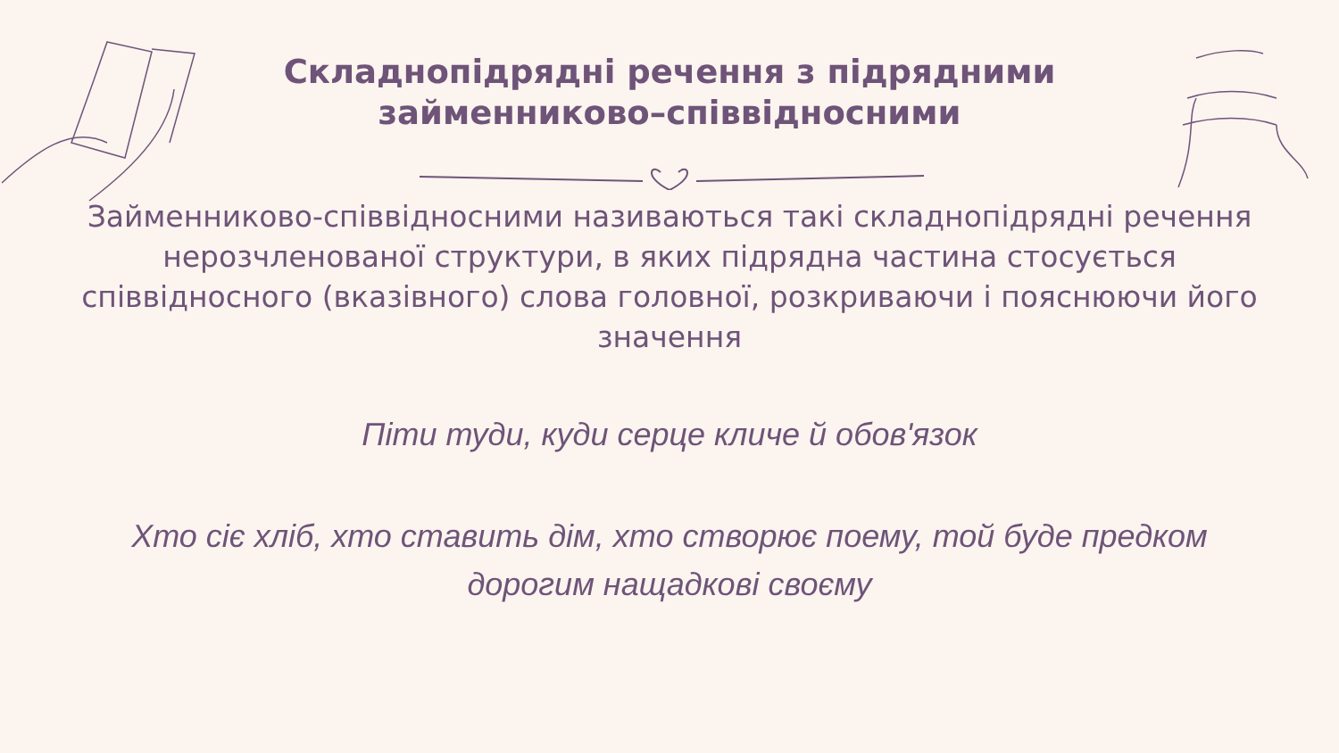Складнопідрядні речення з підрядними
займенниково–співвідносними
Займенниково-співвідносними називаються такі складнопідрядні речення нерозчленованої структури, в яких підрядна частина стосується співвідносного (вказівного) слова головної, розкриваючи і пояснюючи його значення
Піти туди, куди серце кличе й обов'язок
Хто сіє хліб, хто ставить дім, хто створює поему, той буде предком дорогим нащадкові своєму